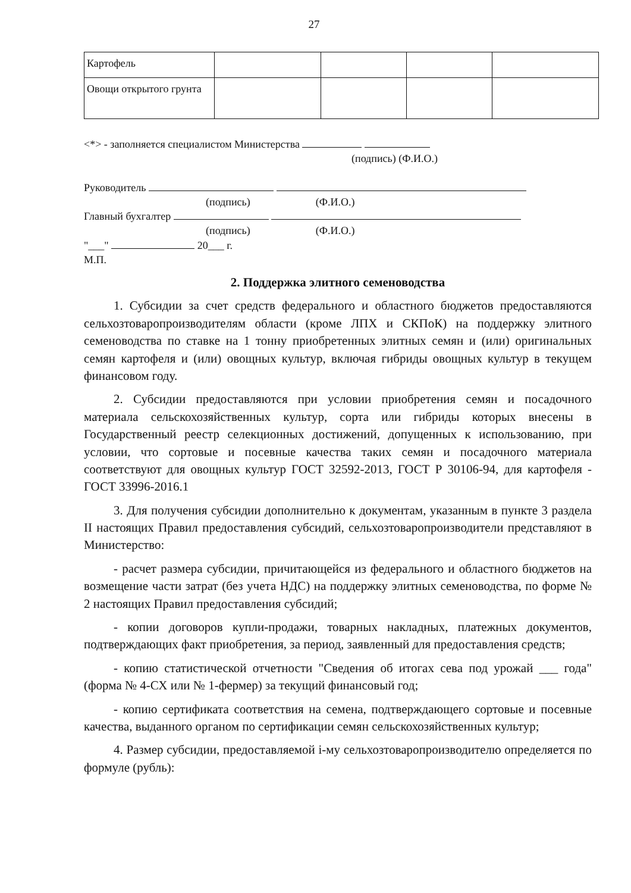27
| Картофель | | | | |
| Овощи открытого грунта | | | | |
<*> - заполняется специалистом Министерства
(подпись) (Ф.И.О.)
Руководитель
(подпись) (Ф.И.О.)
Главный бухгалтер
(подпись) (Ф.И.О.)
"___" 20___ г.
М.П.
2. Поддержка элитного семеноводства
1. Субсидии за счет средств федерального и областного бюджетов предоставляются сельхозтоваропроизводителям области (кроме ЛПХ и СКПоК) на поддержку элитного семеноводства по ставке на 1 тонну приобретенных элитных семян и (или) оригинальных семян картофеля и (или) овощных культур, включая гибриды овощных культур в текущем финансовом году.
2. Субсидии предоставляются при условии приобретения семян и посадочного материала сельскохозяйственных культур, сорта или гибриды которых внесены в Государственный реестр селекционных достижений, допущенных к использованию, при условии, что сортовые и посевные качества таких семян и посадочного материала соответствуют для овощных культур ГОСТ 32592-2013, ГОСТ Р 30106-94, для картофеля - ГОСТ 33996-2016.1
3. Для получения субсидии дополнительно к документам, указанным в пункте 3 раздела II настоящих Правил предоставления субсидий, сельхозтоваропроизводители представляют в Министерство:
- расчет размера субсидии, причитающейся из федерального и областного бюджетов на возмещение части затрат (без учета НДС) на поддержку элитных семеноводства, по форме № 2 настоящих Правил предоставления субсидий;
- копии договоров купли-продажи, товарных накладных, платежных документов, подтверждающих факт приобретения, за период, заявленный для предоставления средств;
- копию статистической отчетности "Сведения об итогах сева под урожай ___ года" (форма № 4-СХ или № 1-фермер) за текущий финансовый год;
- копию сертификата соответствия на семена, подтверждающего сортовые и посевные качества, выданного органом по сертификации семян сельскохозяйственных культур;
4. Размер субсидии, предоставляемой i-му сельхозтоваропроизводителю определяется по формуле (рубль):